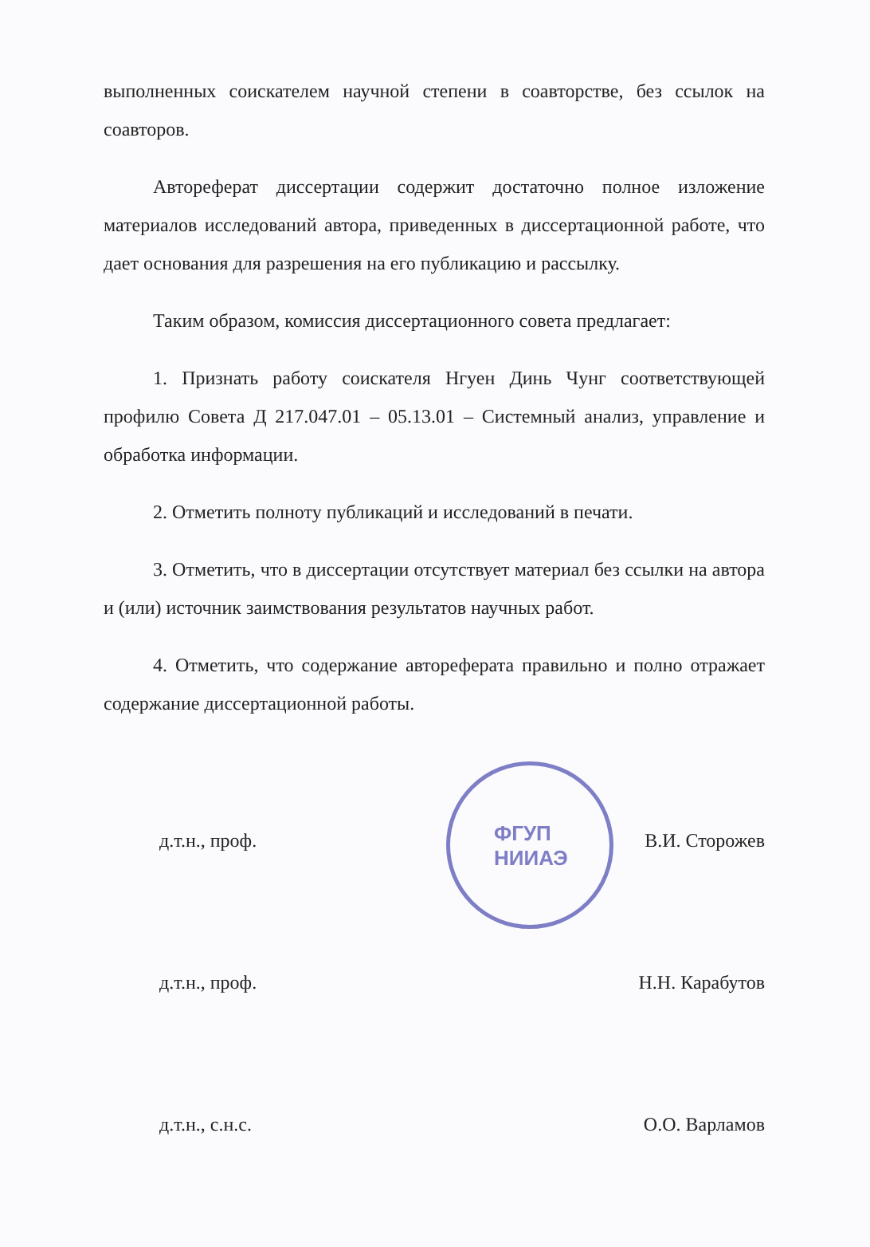выполненных соискателем научной степени в соавторстве, без ссылок на соавторов.
Автореферат диссертации содержит достаточно полное изложение материалов исследований автора, приведенных в диссертационной работе, что дает основания для разрешения на его публикацию и рассылку.
Таким образом, комиссия диссертационного совета предлагает:
1. Признать работу соискателя Нгуен Динь Чунг соответствующей профилю Совета Д 217.047.01 – 05.13.01 – Системный анализ, управление и обработка информации.
2. Отметить полноту публикаций и исследований в печати.
3. Отметить, что в диссертации отсутствует материал без ссылки на автора и (или) источник заимствования результатов научных работ.
4. Отметить, что содержание автореферата правильно и полно отражает содержание диссертационной работы.
д.т.н., проф. В.И. Сторожев
д.т.н., проф. Н.Н. Карабутов
д.т.н., с.н.с. О.О. Варламов
ФГУП
НИИАЭ